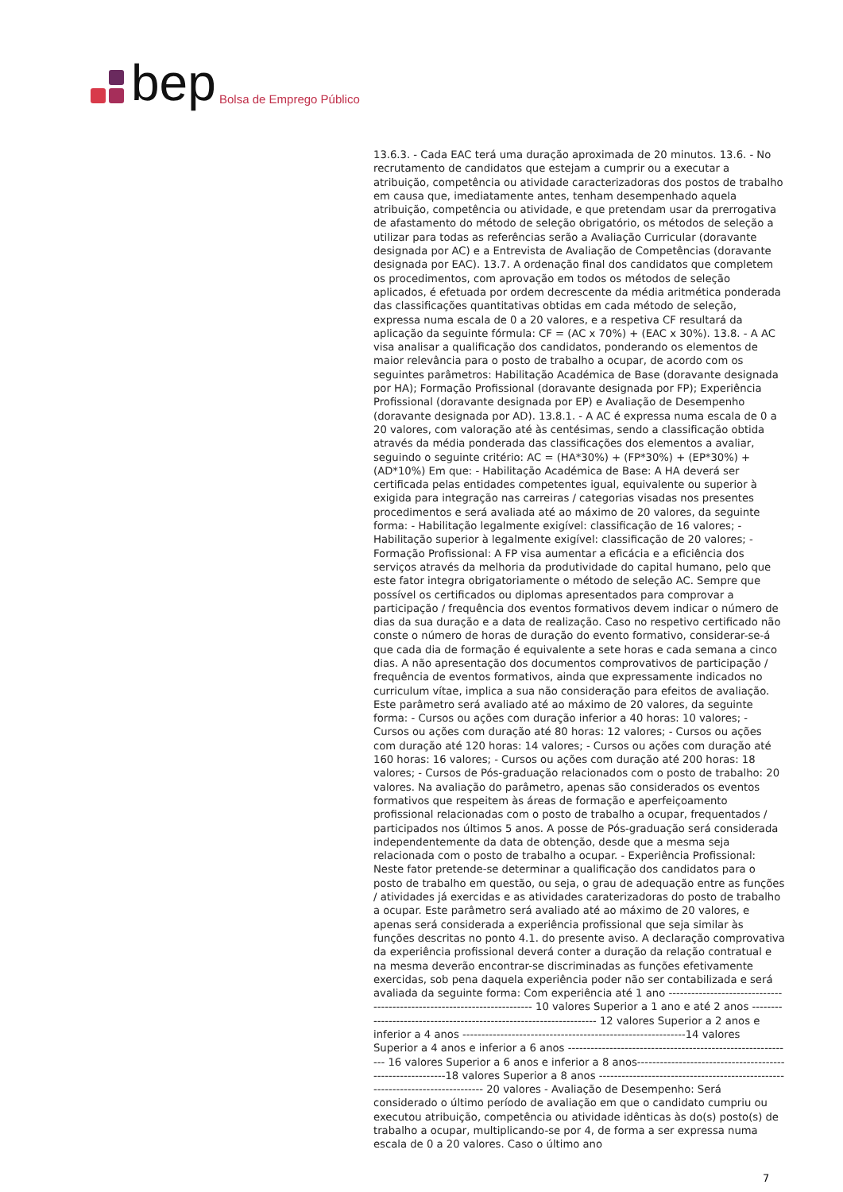bep Bolsa de Emprego Público
13.6.3. - Cada EAC terá uma duração aproximada de 20 minutos. 13.6. - No recrutamento de candidatos que estejam a cumprir ou a executar a atribuição, competência ou atividade caracterizadoras dos postos de trabalho em causa que, imediatamente antes, tenham desempenhado aquela atribuição, competência ou atividade, e que pretendam usar da prerrogativa de afastamento do método de seleção obrigatório, os métodos de seleção a utilizar para todas as referências serão a Avaliação Curricular (doravante designada por AC) e a Entrevista de Avaliação de Competências (doravante designada por EAC). 13.7. A ordenação final dos candidatos que completem os procedimentos, com aprovação em todos os métodos de seleção aplicados, é efetuada por ordem decrescente da média aritmética ponderada das classificações quantitativas obtidas em cada método de seleção, expressa numa escala de 0 a 20 valores, e a respetiva CF resultará da aplicação da seguinte fórmula: CF = (AC x 70%) + (EAC x 30%). 13.8. - A AC visa analisar a qualificação dos candidatos, ponderando os elementos de maior relevância para o posto de trabalho a ocupar, de acordo com os seguintes parâmetros: Habilitação Académica de Base (doravante designada por HA); Formação Profissional (doravante designada por FP); Experiência Profissional (doravante designada por EP) e Avaliação de Desempenho (doravante designada por AD). 13.8.1. - A AC é expressa numa escala de 0 a 20 valores, com valoração até às centésimas, sendo a classificação obtida através da média ponderada das classificações dos elementos a avaliar, seguindo o seguinte critério: AC = (HA*30%) + (FP*30%) + (EP*30%) + (AD*10%) Em que: - Habilitação Académica de Base: A HA deverá ser certificada pelas entidades competentes igual, equivalente ou superior à exigida para integração nas carreiras / categorias visadas nos presentes procedimentos e será avaliada até ao máximo de 20 valores, da seguinte forma: - Habilitação legalmente exigível: classificação de 16 valores; - Habilitação superior à legalmente exigível: classificação de 20 valores; - Formação Profissional: A FP visa aumentar a eficácia e a eficiência dos serviços através da melhoria da produtividade do capital humano, pelo que este fator integra obrigatoriamente o método de seleção AC. Sempre que possível os certificados ou diplomas apresentados para comprovar a participação / frequência dos eventos formativos devem indicar o número de dias da sua duração e a data de realização. Caso no respetivo certificado não conste o número de horas de duração do evento formativo, considerar-se-á que cada dia de formação é equivalente a sete horas e cada semana a cinco dias. A não apresentação dos documentos comprovativos de participação / frequência de eventos formativos, ainda que expressamente indicados no curriculum vítae, implica a sua não consideração para efeitos de avaliação. Este parâmetro será avaliado até ao máximo de 20 valores, da seguinte forma: - Cursos ou ações com duração inferior a 40 horas: 10 valores; - Cursos ou ações com duração até 80 horas: 12 valores; - Cursos ou ações com duração até 120 horas: 14 valores; - Cursos ou ações com duração até 160 horas: 16 valores; - Cursos ou ações com duração até 200 horas: 18 valores; - Cursos de Pós-graduação relacionados com o posto de trabalho: 20 valores. Na avaliação do parâmetro, apenas são considerados os eventos formativos que respeitem às áreas de formação e aperfeiçoamento profissional relacionadas com o posto de trabalho a ocupar, frequentados / participados nos últimos 5 anos. A posse de Pós-graduação será considerada independentemente da data de obtenção, desde que a mesma seja relacionada com o posto de trabalho a ocupar. - Experiência Profissional: Neste fator pretende-se determinar a qualificação dos candidatos para o posto de trabalho em questão, ou seja, o grau de adequação entre as funções / atividades já exercidas e as atividades caraterizadoras do posto de trabalho a ocupar. Este parâmetro será avaliado até ao máximo de 20 valores, e apenas será considerada a experiência profissional que seja similar às funções descritas no ponto 4.1. do presente aviso. A declaração comprovativa da experiência profissional deverá conter a duração da relação contratual e na mesma deverão encontrar-se discriminadas as funções efetivamente exercidas, sob pena daquela experiência poder não ser contabilizada e será avaliada da seguinte forma: Com experiência até 1 ano ------------------------------------------------------------------------ 10 valores Superior a 1 ano e até 2 anos ------------------------------------------------------------------- 12 valores Superior a 2 anos e inferior a 4 anos -----------------------------------------------------------14 valores Superior a 4 anos e inferior a 6 anos ------------------------------------------------------------ 16 valores Superior a 6 anos e inferior a 8 anos----------------------------------------------------------18 valores Superior a 8 anos ------------------------------------------------------------------------------ 20 valores - Avaliação de Desempenho: Será considerado o último período de avaliação em que o candidato cumpriu ou executou atribuição, competência ou atividade idênticas às do(s) posto(s) de trabalho a ocupar, multiplicando-se por 4, de forma a ser expressa numa escala de 0 a 20 valores. Caso o último ano
7